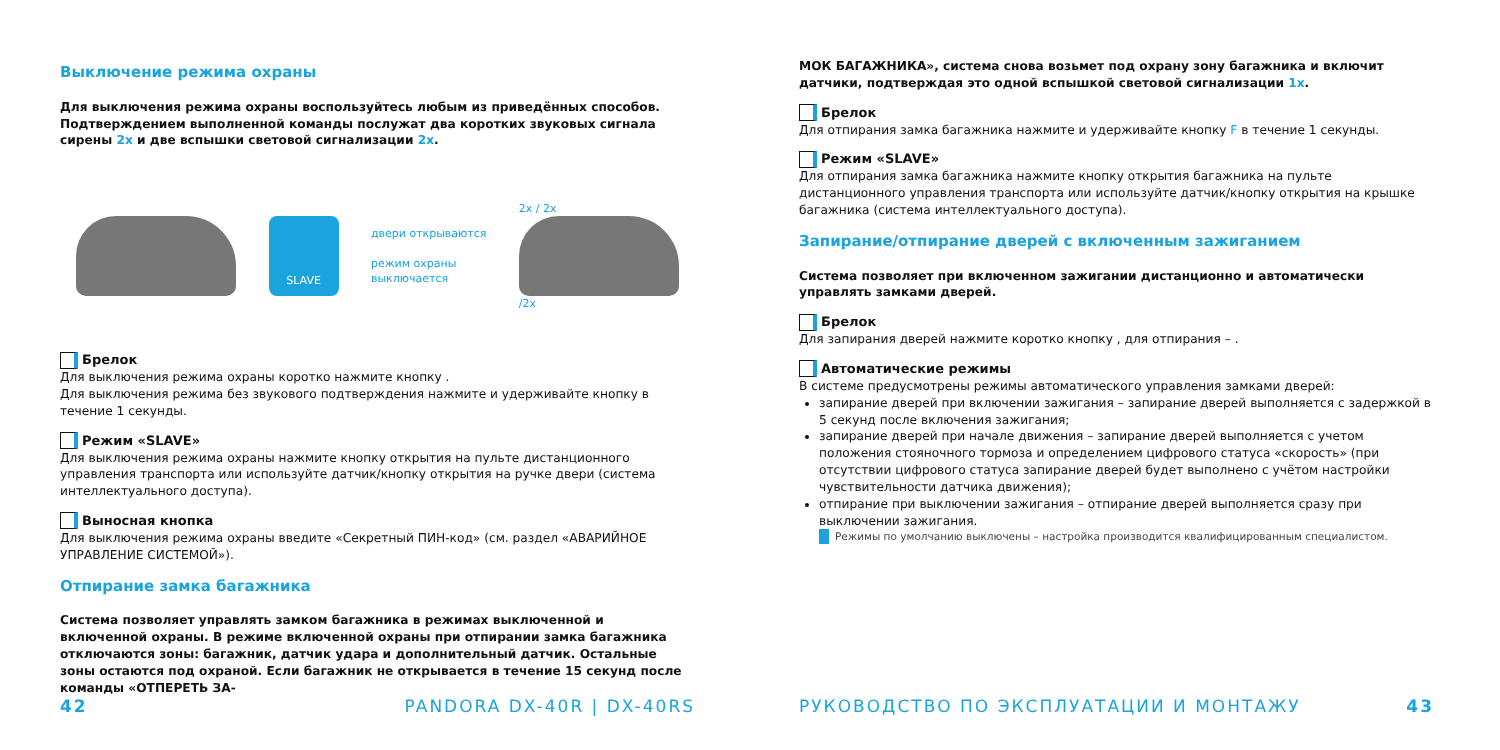Выключение режима охраны
Для выключения режима охраны воспользуйтесь любым из приведённых способов. Подтверждением выполненной команды послужат два коротких звуковых сигнала сирены 2x и две вспышки световой сигнализации 2x.
SLAVE
двери открываются
режим охраны
выключается
2x / 2x
/2x
Брелок
Для выключения режима охраны коротко нажмите кнопку .
Для выключения режима без звукового подтверждения нажмите и удерживайте кнопку в течение 1 секунды.
Режим «SLAVE»
Для выключения режима охраны нажмите кнопку открытия на пульте дистанционного управления транспорта или используйте датчик/кнопку открытия на ручке двери (система интеллектуального доступа).
Выносная кнопка
Для выключения режима охраны введите «Секретный ПИН-код» (см. раздел «АВАРИЙНОЕ УПРАВЛЕНИЕ СИСТЕМОЙ»).
Отпирание замка багажника
Система позволяет управлять замком багажника в режимах выключенной и включенной охраны. В режиме включенной охраны при отпирании замка багажника отключаются зоны: багажник, датчик удара и дополнительный датчик. Остальные зоны остаются под охраной. Если багажник не открывается в течение 15 секунд после команды «ОТПЕРЕТЬ ЗА-
42 PANDORA DX-40R | DX-40RS
МОК БАГАЖНИКА», система снова возьмет под охрану зону багажника и включит датчики, подтверждая это одной вспышкой световой сигнализации 1x.
Брелок
Для отпирания замка багажника нажмите и удерживайте кнопку F в течение 1 секунды.
Режим «SLAVE»
Для отпирания замка багажника нажмите кнопку открытия багажника на пульте дистанционного управления транспорта или используйте датчик/кнопку открытия на крышке багажника (система интеллектуального доступа).
Запирание/отпирание дверей с включенным зажиганием
Система позволяет при включенном зажигании дистанционно и автоматически управлять замками дверей.
Брелок
Для запирания дверей нажмите коротко кнопку , для отпирания – .
Автоматические режимы
В системе предусмотрены режимы автоматического управления замками дверей:
запирание дверей при включении зажигания – запирание дверей выполняется с задержкой в 5 секунд после включения зажигания;
запирание дверей при начале движения – запирание дверей выполняется с учетом положения стояночного тормоза и определением цифрового статуса «скорость» (при отсутствии цифрового статуса запирание дверей будет выполнено с учётом настройки чувствительности датчика движения);
отпирание при выключении зажигания – отпирание дверей выполняется сразу при выключении зажигания.
Режимы по умолчанию выключены – настройка производится квалифицированным специалистом.
РУКОВОДСТВО ПО ЭКСПЛУАТАЦИИ И МОНТАЖУ 43